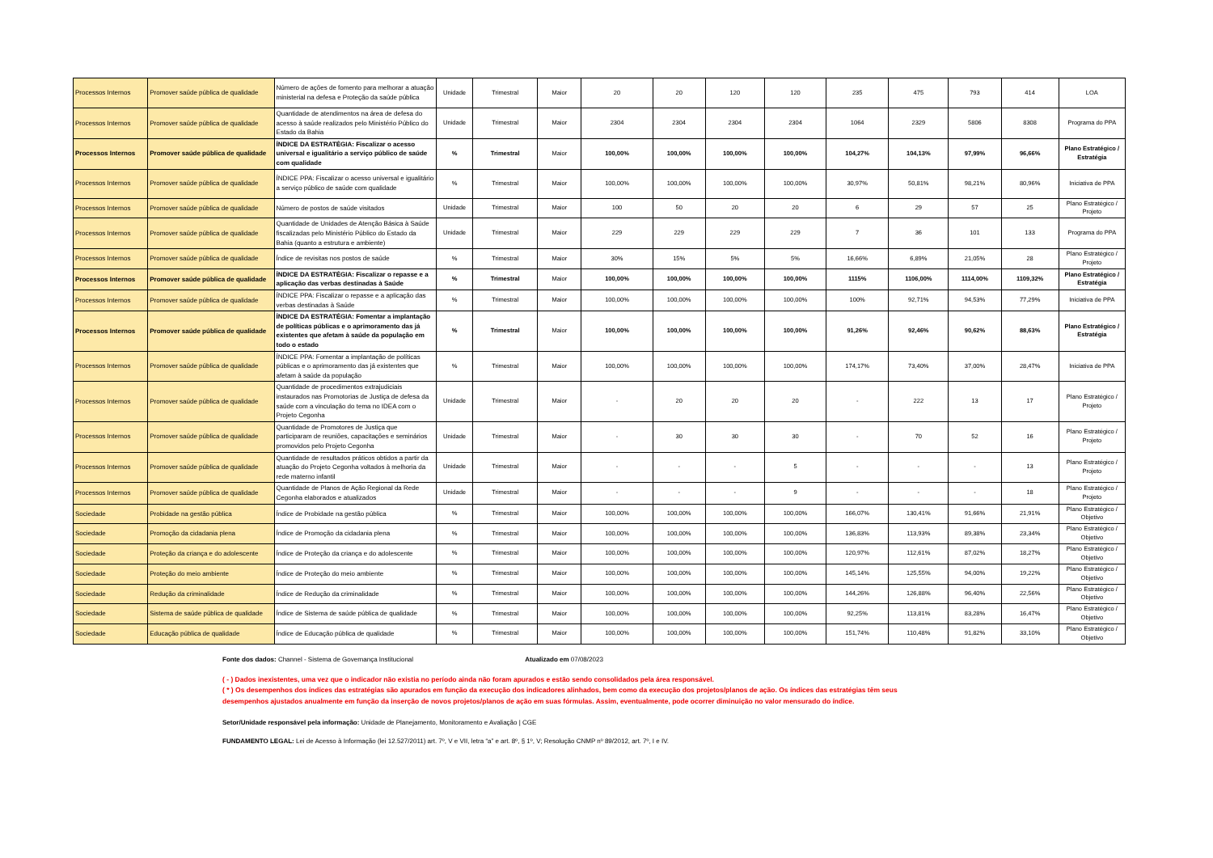| Processos Internos | Promover saúde pública de qualidade | Número de ações de fomento para melhorar a atuação ministerial na defesa e Proteção da saúde pública | Unidade | Trimestral | Maior | 20 | 20 | 120 | 120 | 235 | 475 | 793 | 414 | LOA |
| Processos Internos | Promover saúde pública de qualidade | Quantidade de atendimentos na área de defesa do acesso à saúde realizados pelo Ministério Público do Estado da Bahia | Unidade | Trimestral | Maior | 2304 | 2304 | 2304 | 2304 | 1064 | 2329 | 5806 | 8308 | Programa do PPA |
| Processos Internos | Promover saúde pública de qualidade | ÍNDICE DA ESTRATÉGIA: Fiscalizar o acesso universal e igualitário a serviço público de saúde com qualidade | % | Trimestral | Maior | 100,00% | 100,00% | 100,00% | 100,00% | 104,27% | 104,13% | 97,99% | 96,66% | Plano Estratégico / Estratégia |
| Processos Internos | Promover saúde pública de qualidade | ÍNDICE PPA: Fiscalizar o acesso universal e igualitário a serviço público de saúde com qualidade | % | Trimestral | Maior | 100,00% | 100,00% | 100,00% | 100,00% | 30,97% | 50,81% | 98,21% | 80,96% | Iniciativa de PPA |
| Processos Internos | Promover saúde pública de qualidade | Número de postos de saúde visitados | Unidade | Trimestral | Maior | 100 | 50 | 20 | 20 | 6 | 29 | 57 | 25 | Plano Estratégico / Projeto |
| Processos Internos | Promover saúde pública de qualidade | Quantidade de Unidades de Atenção Básica à Saúde fiscalizadas pelo Ministério Público do Estado da Bahia (quanto a estrutura e ambiente) | Unidade | Trimestral | Maior | 229 | 229 | 229 | 229 | 7 | 36 | 101 | 133 | Programa do PPA |
| Processos Internos | Promover saúde pública de qualidade | Índice de revisitas nos postos de saúde | % | Trimestral | Maior | 30% | 15% | 5% | 5% | 16,66% | 6,89% | 21,05% | 28 | Plano Estratégico / Projeto |
| Processos Internos | Promover saúde pública de qualidade | ÍNDICE DA ESTRATÉGIA: Fiscalizar o repasse e a aplicação das verbas destinadas à Saúde | % | Trimestral | Maior | 100,00% | 100,00% | 100,00% | 100,00% | 1115% | 1106,00% | 1114,00% | 1109,32% | Plano Estratégico / Estratégia |
| Processos Internos | Promover saúde pública de qualidade | ÍNDICE PPA: Fiscalizar o repasse e a aplicação das verbas destinadas à Saúde | % | Trimestral | Maior | 100,00% | 100,00% | 100,00% | 100,00% | 100% | 92,71% | 94,53% | 77,29% | Iniciativa de PPA |
| Processos Internos | Promover saúde pública de qualidade | ÍNDICE DA ESTRATÉGIA: Fomentar a implantação de políticas públicas e o aprimoramento das já existentes que afetam à saúde da população em todo o estado | % | Trimestral | Maior | 100,00% | 100,00% | 100,00% | 100,00% | 91,26% | 92,46% | 90,62% | 88,63% | Plano Estratégico / Estratégia |
| Processos Internos | Promover saúde pública de qualidade | ÍNDICE PPA: Fomentar a implantação de políticas públicas e o aprimoramento das já existentes que afetam à saúde da população | % | Trimestral | Maior | 100,00% | 100,00% | 100,00% | 100,00% | 174,17% | 73,40% | 37,00% | 28,47% | Iniciativa de PPA |
| Processos Internos | Promover saúde pública de qualidade | Quantidade de procedimentos extrajudiciais instaurados nas Promotorias de Justiça de defesa da saúde com a vinculação do tema no IDEA com o Projeto Cegonha | Unidade | Trimestral | Maior | - | 20 | 20 | 20 | - | 222 | 13 | 17 | Plano Estratégico / Projeto |
| Processos Internos | Promover saúde pública de qualidade | Quantidade de Promotores de Justiça que participaram de reuniões, capacitações e seminários promovidos pelo Projeto Cegonha | Unidade | Trimestral | Maior | - | 30 | 30 | 30 | - | 70 | 52 | 16 | Plano Estratégico / Projeto |
| Processos Internos | Promover saúde pública de qualidade | Quantidade de resultados práticos obtidos a partir da atuação do Projeto Cegonha voltados à melhoria da rede materno infantil | Unidade | Trimestral | Maior | - | - | - | 5 | - | - | - | 13 | Plano Estratégico / Projeto |
| Processos Internos | Promover saúde pública de qualidade | Quantidade de Planos de Ação Regional da Rede Cegonha elaborados e atualizados | Unidade | Trimestral | Maior | - | - | - | 9 | - | - | - | 18 | Plano Estratégico / Projeto |
| Sociedade | Probidade na gestão pública | Índice de Probidade na gestão pública | % | Trimestral | Maior | 100,00% | 100,00% | 100,00% | 100,00% | 166,07% | 130,41% | 91,66% | 21,91% | Plano Estratégico / Objetivo |
| Sociedade | Promoção da cidadania plena | Índice de Promoção da cidadania plena | % | Trimestral | Maior | 100,00% | 100,00% | 100,00% | 100,00% | 136,83% | 113,93% | 89,38% | 23,34% | Plano Estratégico / Objetivo |
| Sociedade | Proteção da criança e do adolescente | Índice de Proteção da criança e do adolescente | % | Trimestral | Maior | 100,00% | 100,00% | 100,00% | 100,00% | 120,97% | 112,61% | 87,02% | 18,27% | Plano Estratégico / Objetivo |
| Sociedade | Proteção do meio ambiente | Índice de Proteção do meio ambiente | % | Trimestral | Maior | 100,00% | 100,00% | 100,00% | 100,00% | 145,14% | 125,55% | 94,00% | 19,22% | Plano Estratégico / Objetivo |
| Sociedade | Redução da criminalidade | Índice de Redução da criminalidade | % | Trimestral | Maior | 100,00% | 100,00% | 100,00% | 100,00% | 144,26% | 126,88% | 96,40% | 22,56% | Plano Estratégico / Objetivo |
| Sociedade | Sistema de saúde pública de qualidade | Índice de Sistema de saúde pública de qualidade | % | Trimestral | Maior | 100,00% | 100,00% | 100,00% | 100,00% | 92,25% | 113,81% | 83,28% | 16,47% | Plano Estratégico / Objetivo |
| Sociedade | Educação pública de qualidade | Índice de Educação pública de qualidade | % | Trimestral | Maior | 100,00% | 100,00% | 100,00% | 100,00% | 151,74% | 110,48% | 91,82% | 33,10% | Plano Estratégico / Objetivo |
Fonte dos dados: Channel - Sistema de Governança Institucional Atualizado em 07/08/2023
( - ) Dados inexistentes, uma vez que o indicador não existia no período ainda não foram apurados e estão sendo consolidados pela área responsável.
( * ) Os desempenhos dos índices das estratégias são apurados em função da execução dos indicadores alinhados, bem como da execução dos projetos/planos de ação. Os índices das estratégias têm seus
desempenhos ajustados anualmente em função da inserção de novos projetos/planos de ação em suas fórmulas. Assim, eventualmente, pode ocorrer diminuição no valor mensurado do índice.
Setor/Unidade responsável pela informação: Unidade de Planejamento, Monitoramento e Avaliação | CGE
FUNDAMENTO LEGAL: Lei de Acesso à Informação (lei 12.527/2011) art. 7º, V e VII, letra “a” e art. 8º, § 1º, V; Resolução CNMP nº 89/2012, art. 7º, I e IV.